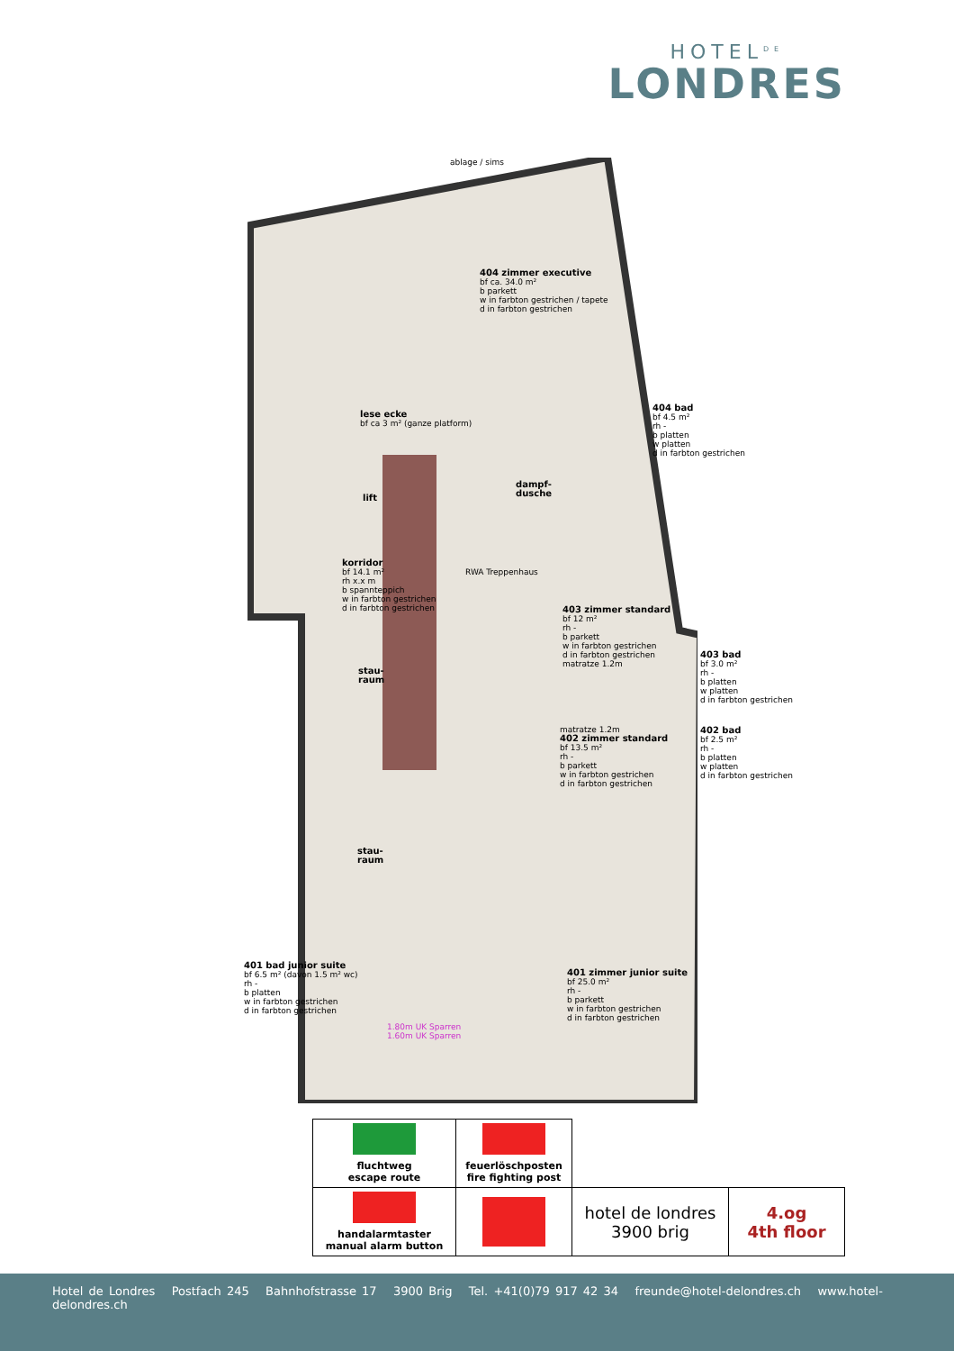HOTEL<sup>DE</sup>
LONDRES
ablage / sims
404 zimmer executive
bf ca. 34.0 m²
b parkett
w in farbton gestrichen / tapete
d in farbton gestrichen
404 bad
bf 4.5 m²
rh -
b platten
w platten
d in farbton gestrichen
lese ecke
bf ca 3 m² (ganze platform)
lift
dampf-
dusche
korridor
bf 14.1 m²
rh x.x m
b spannteppich
w in farbton gestrichen
d in farbton gestrichen
RWA Treppenhaus
403 zimmer standard
bf 12 m²
rh -
b parkett
w in farbton gestrichen
d in farbton gestrichen
matratze 1.2m
403 bad
bf 3.0 m²
rh -
b platten
w platten
d in farbton gestrichen
stau-
raum
matratze 1.2m
402 zimmer standard
bf 13.5 m²
rh -
b parkett
w in farbton gestrichen
d in farbton gestrichen
402 bad
bf 2.5 m²
rh -
b platten
w platten
d in farbton gestrichen
stau-
raum
401 bad junior suite
bf 6.5 m² (davon 1.5 m² wc)
rh -
b platten
w in farbton gestrichen
d in farbton gestrichen
1.80m UK Sparren
1.60m UK Sparren
401 zimmer junior suite
bf 25.0 m²
rh -
b parkett
w in farbton gestrichen
d in farbton gestrichen
| fluchtweg escape route | feuerlöschposten fire fighting post | | |
| handalarmtaster manual alarm button | | hotel de londres 3900 brig | 4.og 4th floor |
Hotel de Londres Postfach 245 Bahnhofstrasse 17 3900 Brig Tel. +41(0)79 917 42 34 freunde@hotel-delondres.ch www.hotel-delondres.ch